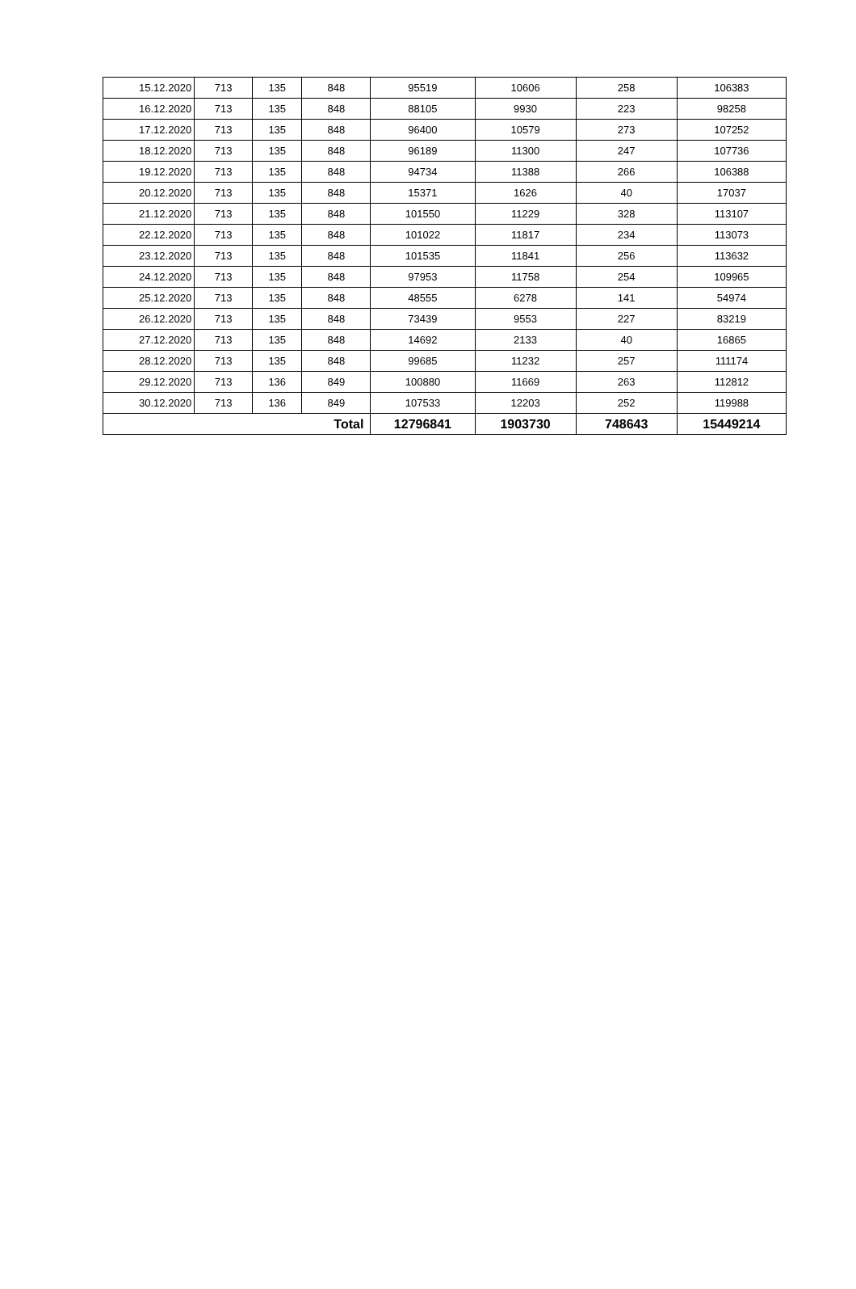| 15.12.2020 | 713 | 135 | 848 | 95519 | 10606 | 258 | 106383 |
| 16.12.2020 | 713 | 135 | 848 | 88105 | 9930 | 223 | 98258 |
| 17.12.2020 | 713 | 135 | 848 | 96400 | 10579 | 273 | 107252 |
| 18.12.2020 | 713 | 135 | 848 | 96189 | 11300 | 247 | 107736 |
| 19.12.2020 | 713 | 135 | 848 | 94734 | 11388 | 266 | 106388 |
| 20.12.2020 | 713 | 135 | 848 | 15371 | 1626 | 40 | 17037 |
| 21.12.2020 | 713 | 135 | 848 | 101550 | 11229 | 328 | 113107 |
| 22.12.2020 | 713 | 135 | 848 | 101022 | 11817 | 234 | 113073 |
| 23.12.2020 | 713 | 135 | 848 | 101535 | 11841 | 256 | 113632 |
| 24.12.2020 | 713 | 135 | 848 | 97953 | 11758 | 254 | 109965 |
| 25.12.2020 | 713 | 135 | 848 | 48555 | 6278 | 141 | 54974 |
| 26.12.2020 | 713 | 135 | 848 | 73439 | 9553 | 227 | 83219 |
| 27.12.2020 | 713 | 135 | 848 | 14692 | 2133 | 40 | 16865 |
| 28.12.2020 | 713 | 135 | 848 | 99685 | 11232 | 257 | 111174 |
| 29.12.2020 | 713 | 136 | 849 | 100880 | 11669 | 263 | 112812 |
| 30.12.2020 | 713 | 136 | 849 | 107533 | 12203 | 252 | 119988 |
| Total | | | | 12796841 | 1903730 | 748643 | 15449214 |